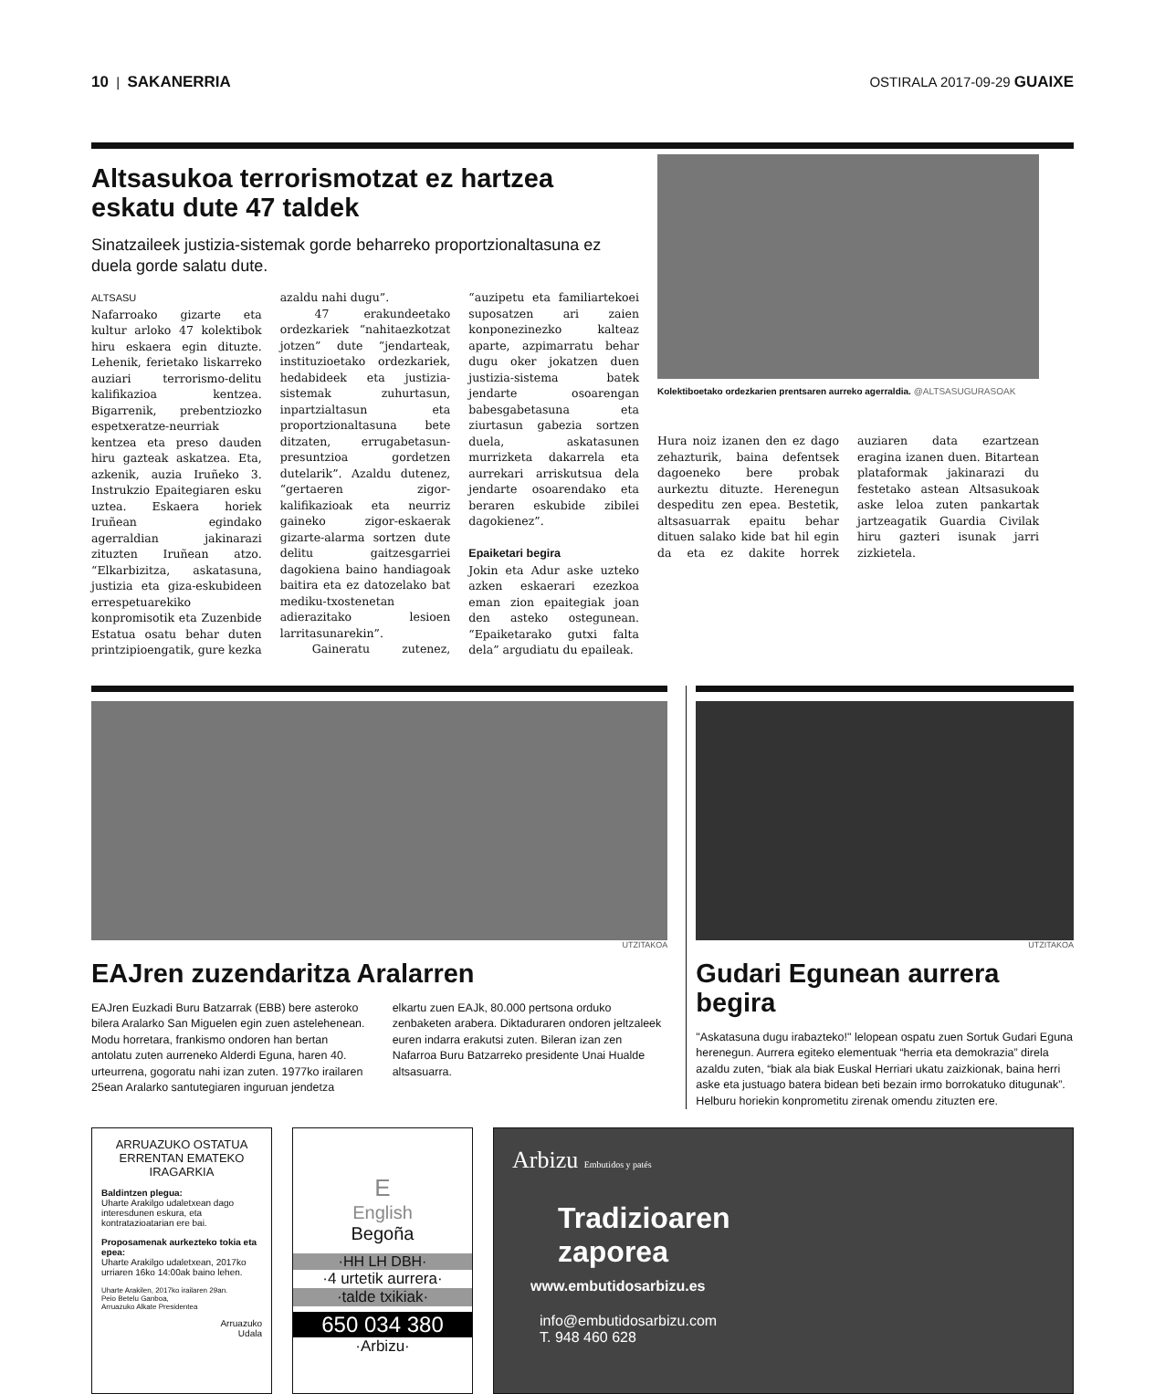10 | SAKANERRIA OSTIRALA 2017-09-29 GUAIXE
Altsasukoa terrorismotzat ez hartzea eskatu dute 47 taldek
Sinatzaileek justizia-sistemak gorde beharreko proportzionaltasuna ez duela gorde salatu dute.
ALTSASU
Nafarroako gizarte eta kultur arloko 47 kolektibok hiru eskaera egin dituzte. Lehenik, ferietako liskarreko auziari terrorismo-delitu kalifikazioa kentzea. Bigarrenik, prebentziozko espetxeratze-neurriak kentzea eta preso dauden hiru gazteak askatzea. Eta, azkenik, auzia Iruñeko 3. Instrukzio Epaitegiaren esku uztea. Eskaera horiek Iruñean egindako agerraldian jakinarazi zituzten Iruñean atzo. “Elkarbizitza, askatasuna, justizia eta giza-eskubideen errespetuarekiko konpromisotik eta Zuzenbide Estatua osatu behar duten printzipioengatik, gure kezka azaldu nahi dugu”.
47 erakundeetako ordezkariek “nahitaezkotzat jotzen” dute “jendarteak, instituzioetako ordezkariek, hedabideek eta justizia-sistemak zuhurtasun, inpartzialtasun eta proportzionaltasuna bete ditzaten, errugabetasun-presuntzioa gordetzen dutelarik”. Azaldu dutenez, “gertaeren zigor-kalifikazioak eta neurriz gaineko zigor-eskaerak gizarte-alarma sortzen dute delitu gaitzesgarriei dagokiena baino handiagoak baitira eta ez datozelako bat mediku-txostenetan adierazitako lesioen larritasunarekin”.
Gaineratu zutenez, “auzipetu eta familiartekoei suposatzen ari zaien konponezinezko kalteaz aparte, azpimarratu behar dugu oker jokatzen duen justizia-sistema batek jendarte osoarengan babesgabetasuna eta ziurtasun gabezia sortzen duela, askatasunen murrizketa dakarrela eta aurrekari arriskutsua dela jendarte osoarendako eta beraren eskubide zibilei dagokienez”.
Epaiketari begira
Jokin eta Adur aske uzteko azken eskaerari ezezkoa eman zion epaitegiak joan den asteko ostegunean. “Epaiketarako gutxi falta dela” argudiatu du epaileak.
Kolektiboetako ordezkarien prentsaren aurreko agerraldia. @ALTSASUGURASOAK
Hura noiz izanen den ez dago zehazturik, baina defentsek dagoeneko bere probak aurkeztu dituzte. Herenegun despeditu zen epea. Bestetik, altsasuarrak epaitu behar dituen salako kide bat hil egin da eta ez dakite horrek auziaren data ezartzean eragina izanen duen. Bitartean plataformak jakinarazi du festetako astean Altsasukoak aske leloa zuten pankartak jartzeagatik Guardia Civilak hiru gazteri isunak jarri zizkietela.
UTZITAKOA
EAJren zuzendaritza Aralarren
EAJren Euzkadi Buru Batzarrak (EBB) bere asteroko bilera Aralarko San Miguelen egin zuen astelehenean. Modu horretara, frankismo ondoren han bertan antolatu zuten aurreneko Alderdi Eguna, haren 40. urteurrena, gogoratu nahi izan zuten. 1977ko irailaren 25ean Aralarko santutegiaren inguruan jendetza elkartu zuen EAJk, 80.000 pertsona orduko zenbaketen arabera. Diktaduraren ondoren jeltzaleek euren indarra erakutsi zuten. Bileran izan zen Nafarroa Buru Batzarreko presidente Unai Hualde altsasuarra.
UTZITAKOA
Gudari Egunean aurrera begira
"Askatasuna dugu irabazteko!" lelopean ospatu zuen Sortuk Gudari Eguna herenegun. Aurrera egiteko elementuak “herria eta demokrazia” direla azaldu zuten, “biak ala biak Euskal Herriari ukatu zaizkionak, baina herri aske eta justuago batera bidean beti bezain irmo borrokatuko ditugunak”. Helburu horiekin konprometitu zirenak omendu zituzten ere.
ARRUAZUKO OSTATUA
ERRENTAN EMATEKO
IRAGARKIA
Baldintzen plegua:
Uharte Arakilgo udaletxean dago interesdunen eskura, eta kontratazioatarian ere bai.
Proposamenak aurkezteko tokia eta epea:
Uharte Arakilgo udaletxean, 2017ko urriaren 16ko 14:00ak baino lehen.
Uharte Arakilen, 2017ko irailaren 29an.
Peio Betelu Ganboa,
Arruazuko Alkate Presidentea
Arruazuko
Udala
E
English
Begoña
·HH LH DBH·
·4 urtetik aurrera·
·talde txikiak·
650 034 380
·Arbizu·
Arbizu Embutidos y patés
Tradizioaren
zaporea
www.embutidosarbizu.es
info@embutidosarbizu.com
T. 948 460 628